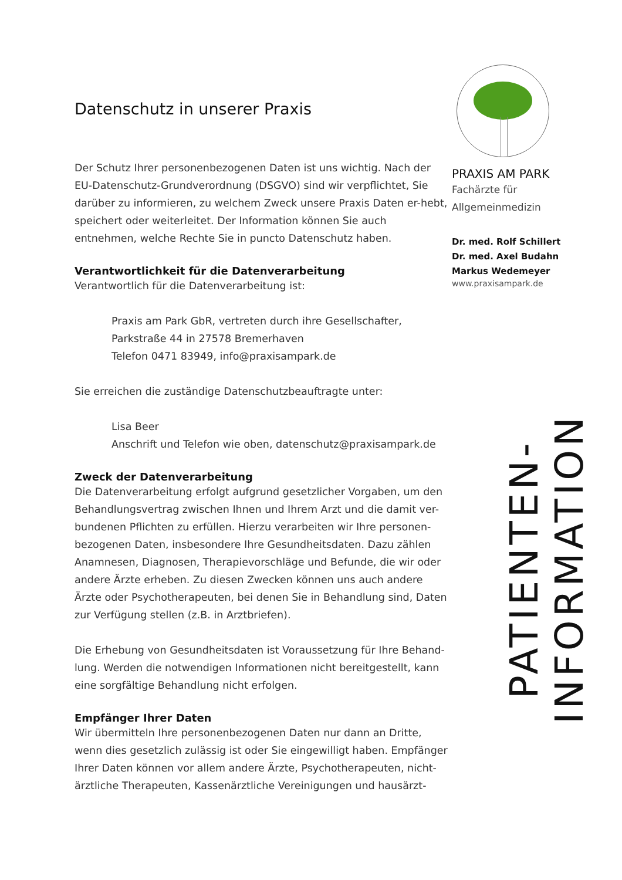Datenschutz in unserer Praxis
Der Schutz Ihrer personenbezogenen Daten ist uns wichtig. Nach der EU-Datenschutz-Grundverordnung (DSGVO) sind wir verpflichtet, Sie darüber zu informieren, zu welchem Zweck unsere Praxis Daten er-hebt, speichert oder weiterleitet. Der Information können Sie auch entnehmen, welche Rechte Sie in puncto Datenschutz haben.
Verantwortlichkeit für die Datenverarbeitung
Verantwortlich für die Datenverarbeitung ist:
Praxis am Park GbR, vertreten durch ihre Gesellschafter,
Parkstraße 44 in 27578 Bremerhaven
Telefon 0471 83949, info@praxisampark.de
Sie erreichen die zuständige Datenschutzbeauftragte unter:
Lisa Beer
Anschrift und Telefon wie oben, datenschutz@praxisampark.de
Zweck der Datenverarbeitung
Die Datenverarbeitung erfolgt aufgrund gesetzlicher Vorgaben, um den Behandlungsvertrag zwischen Ihnen und Ihrem Arzt und die damit ver-bundenen Pflichten zu erfüllen. Hierzu verarbeiten wir Ihre personen-bezogenen Daten, insbesondere Ihre Gesundheitsdaten. Dazu zählen Anamnesen, Diagnosen, Therapievorschläge und Befunde, die wir oder andere Ärzte erheben. Zu diesen Zwecken können uns auch andere Ärzte oder Psychotherapeuten, bei denen Sie in Behandlung sind, Daten zur Verfügung stellen (z.B. in Arztbriefen).
Die Erhebung von Gesundheitsdaten ist Voraussetzung für Ihre Behand-lung. Werden die notwendigen Informationen nicht bereitgestellt, kann eine sorgfältige Behandlung nicht erfolgen.
Empfänger Ihrer Daten
Wir übermitteln Ihre personenbezogenen Daten nur dann an Dritte, wenn dies gesetzlich zulässig ist oder Sie eingewilligt haben. Empfänger Ihrer Daten können vor allem andere Ärzte, Psychotherapeuten, nicht-ärztliche Therapeuten, Kassenärztliche Vereinigungen und hausärzt-
PRAXIS AM PARK
Fachärzte für
Allgemeinmedizin
Dr. med. Rolf Schillert
Dr. med. Axel Budahn
Markus Wedemeyer
www.praxisampark.de
PATIENTEN-INFORMATION